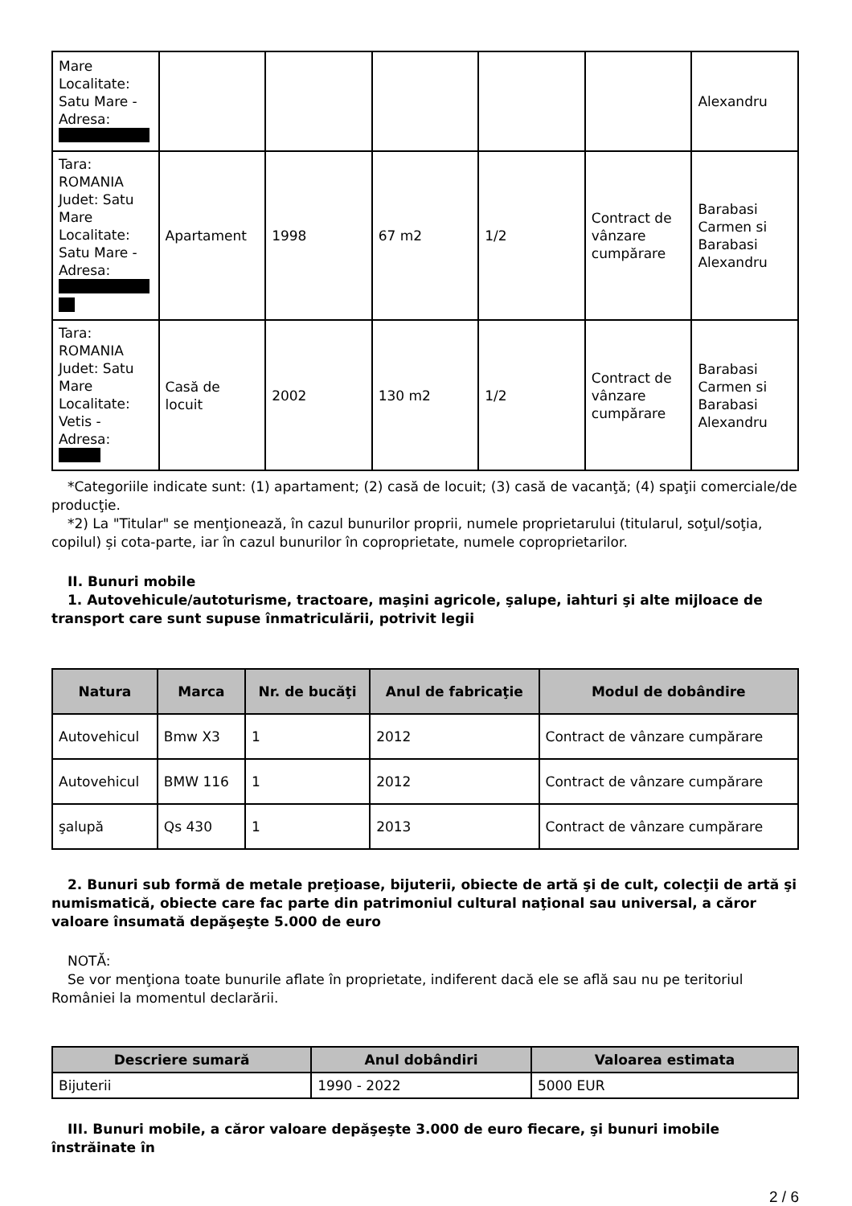| Mare Localitate: Satu Mare - Adresa: | | | | | | Alexandru |
| Tara: ROMANIA Judet: Satu Mare Localitate: Satu Mare - Adresa: | Apartament | 1998 | 67 m2 | 1/2 | Contract de vânzare cumpărare | Barabasi Carmen si Barabasi Alexandru |
| Tara: ROMANIA Judet: Satu Mare Localitate: Vetis - Adresa: | Casă de locuit | 2002 | 130 m2 | 1/2 | Contract de vânzare cumpărare | Barabasi Carmen si Barabasi Alexandru |
*Categoriile indicate sunt: (1) apartament; (2) casă de locuit; (3) casă de vacanţă; (4) spaţii comerciale/de producţie.
*2) La "Titular" se menţionează, în cazul bunurilor proprii, numele proprietarului (titularul, soţul/soţia, copilul) și cota-parte, iar în cazul bunurilor în coproprietate, numele coproprietarilor.
II. Bunuri mobile
1. Autovehicule/autoturisme, tractoare, maşini agricole, şalupe, iahturi şi alte mijloace de transport care sunt supuse înmatriculării, potrivit legii
| Natura | Marca | Nr. de bucăţi | Anul de fabricaţie | Modul de dobândire |
| --- | --- | --- | --- | --- |
| Autovehicul | Bmw X3 | 1 | 2012 | Contract de vânzare cumpărare |
| Autovehicul | BMW 116 | 1 | 2012 | Contract de vânzare cumpărare |
| şalupă | Qs 430 | 1 | 2013 | Contract de vânzare cumpărare |
2. Bunuri sub formă de metale preţioase, bijuterii, obiecte de artă şi de cult, colecţii de artă şi numismatică, obiecte care fac parte din patrimoniul cultural naţional sau universal, a căror valoare însumată depăşeşte 5.000 de euro
NOTĂ:
Se vor menţiona toate bunurile aflate în proprietate, indiferent dacă ele se află sau nu pe teritoriul României la momentul declarării.
| Descriere sumară | Anul dobândiri | Valoarea estimata |
| --- | --- | --- |
| Bijuterii | 1990 - 2022 | 5000 EUR |
III. Bunuri mobile, a căror valoare depăşeşte 3.000 de euro fiecare, şi bunuri imobile înstrăinate în
2 / 6